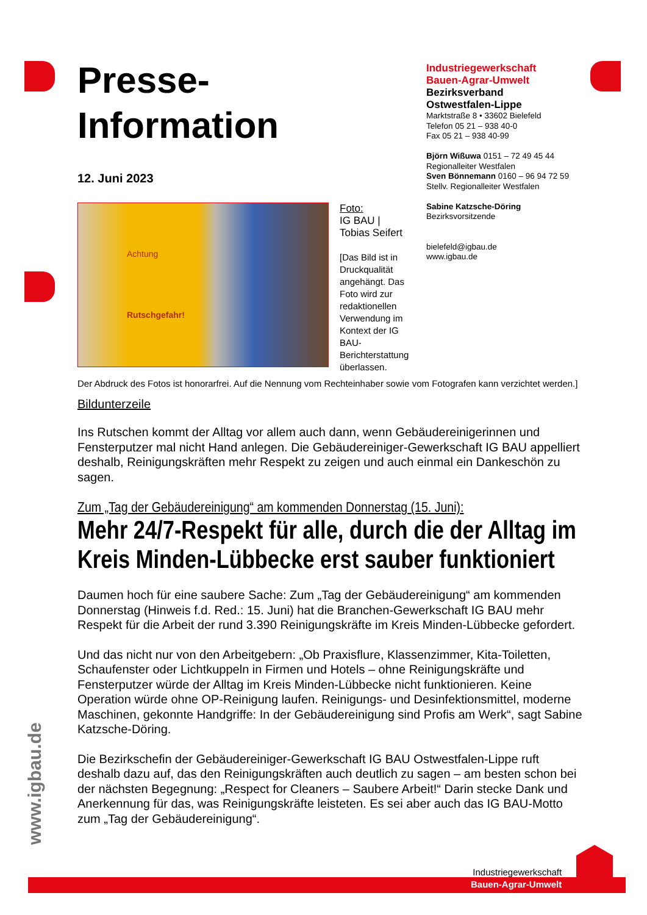Presse-
Information
12. Juni 2023
Achtung
Rutschgefahr!
Foto:
IG BAU |
Tobias Seifert
[Das Bild ist in Druckqualität angehängt. Das Foto wird zur redaktionellen Verwendung im Kontext der IG BAU-Berichterstattung überlassen.
Der Abdruck des Fotos ist honorarfrei. Auf die Nennung vom Rechteinhaber sowie vom Fotografen kann verzichtet werden.]
Bildunterzeile
Ins Rutschen kommt der Alltag vor allem auch dann, wenn Gebäudereinigerinnen und Fensterputzer mal nicht Hand anlegen. Die Gebäudereiniger-Gewerkschaft IG BAU appelliert deshalb, Reinigungskräften mehr Respekt zu zeigen und auch einmal ein Dankeschön zu sagen.
Zum „Tag der Gebäudereinigung“ am kommenden Donnerstag (15. Juni):
Mehr 24/7-Respekt für alle, durch die der Alltag im Kreis Minden-Lübbecke erst sauber funktioniert
Daumen hoch für eine saubere Sache: Zum „Tag der Gebäudereinigung“ am kommenden Donnerstag (Hinweis f.d. Red.: 15. Juni) hat die Branchen-Gewerkschaft IG BAU mehr Respekt für die Arbeit der rund 3.390 Reinigungskräfte im Kreis Minden-Lübbecke gefordert.
Und das nicht nur von den Arbeitgebern: „Ob Praxisflure, Klassenzimmer, Kita-Toiletten, Schaufenster oder Lichtkuppeln in Firmen und Hotels – ohne Reinigungskräfte und Fensterputzer würde der Alltag im Kreis Minden-Lübbecke nicht funktionieren. Keine Operation würde ohne OP-Reinigung laufen. Reinigungs- und Desinfektionsmittel, moderne Maschinen, gekonnte Handgriffe: In der Gebäudereinigung sind Profis am Werk“, sagt Sabine Katzsche-Döring.
Die Bezirkschefin der Gebäudereiniger-Gewerkschaft IG BAU Ostwestfalen-Lippe ruft deshalb dazu auf, das den Reinigungskräften auch deutlich zu sagen – am besten schon bei der nächsten Begegnung: „Respect for Cleaners – Saubere Arbeit!“ Darin stecke Dank und Anerkennung für das, was Reinigungskräfte leisteten. Es sei aber auch das IG BAU-Motto zum „Tag der Gebäudereinigung“.
Industriegewerkschaft
Bauen-Agrar-Umwelt
Bezirksverband
Ostwestfalen-Lippe
Marktstraße 8 • 33602 Bielefeld
Telefon 05 21 – 938 40-0
Fax 05 21 – 938 40-99
Björn Wißuwa 0151 – 72 49 45 44
Regionalleiter Westfalen
Sven Bönnemann 0160 – 96 94 72 59
Stellv. Regionalleiter Westfalen
Sabine Katzsche-Döring
Bezirksvorsitzende
bielefeld@igbau.de
www.igbau.de
www.igbau.de
Industriegewerkschaft
Bauen-Agrar-Umwelt